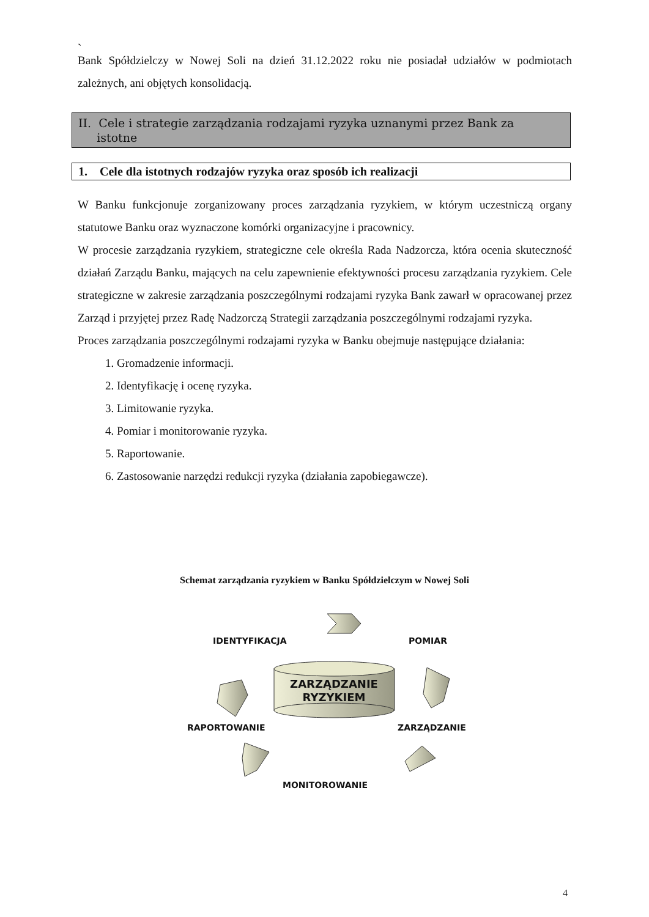`
Bank Spółdzielczy w Nowej Soli na dzień 31.12.2022 roku nie posiadał udziałów w podmiotach zależnych, ani objętych konsolidacją.
II. Cele i strategie zarządzania rodzajami ryzyka uznanymi przez Bank za
istotne
1. Cele dla istotnych rodzajów ryzyka oraz sposób ich realizacji
W Banku funkcjonuje zorganizowany proces zarządzania ryzykiem, w którym uczestniczą organy statutowe Banku oraz wyznaczone komórki organizacyjne i pracownicy.
W procesie zarządzania ryzykiem, strategiczne cele określa Rada Nadzorcza, która ocenia skuteczność działań Zarządu Banku, mających na celu zapewnienie efektywności procesu zarządzania ryzykiem. Cele strategiczne w zakresie zarządzania poszczególnymi rodzajami ryzyka Bank zawarł w opracowanej przez Zarząd i przyjętej przez Radę Nadzorczą Strategii zarządzania poszczególnymi rodzajami ryzyka.
Proces zarządzania poszczególnymi rodzajami ryzyka w Banku obejmuje następujące działania:
1. Gromadzenie informacji.
2. Identyfikację i ocenę ryzyka.
3. Limitowanie ryzyka.
4. Pomiar i monitorowanie ryzyka.
5. Raportowanie.
6. Zastosowanie narzędzi redukcji ryzyka (działania zapobiegawcze).
Schemat zarządzania ryzykiem w Banku Spółdzielczym w Nowej Soli
IDENTYFIKACJA POMIAR
ZARZĄDZANIE
RYZYKIEM
RAPORTOWANIE ZARZĄDZANIE
MONITOROWANIE
4